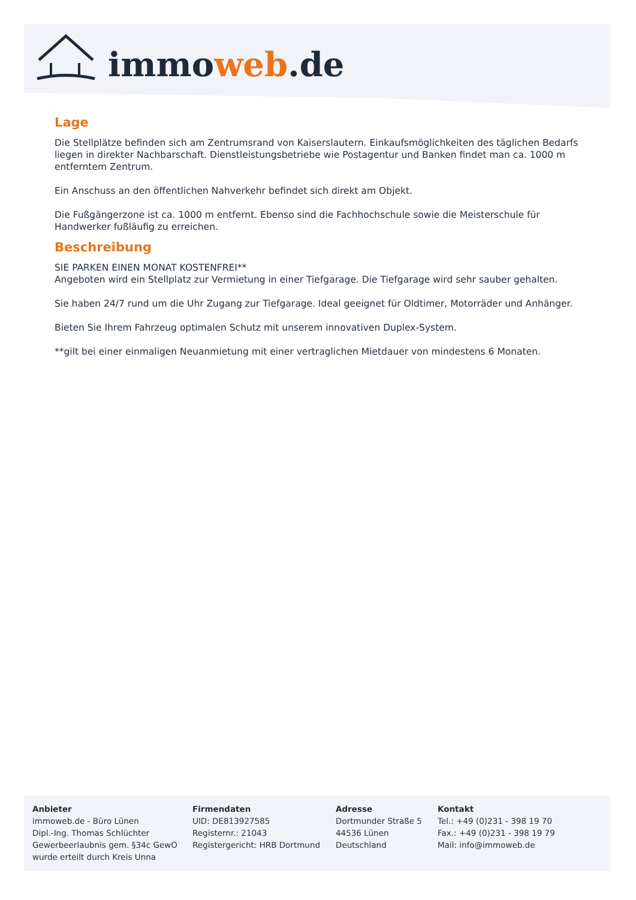immo web.de
Lage
Die Stellplätze befinden sich am Zentrumsrand von Kaiserslautern. Einkaufsmöglichkeiten des täglichen Bedarfs liegen in direkter Nachbarschaft. Dienstleistungsbetriebe wie Postagentur und Banken findet man ca. 1000 m entferntem Zentrum.
Ein Anschuss an den öffentlichen Nahverkehr befindet sich direkt am Objekt.
Die Fußgängerzone ist ca. 1000 m entfernt. Ebenso sind die Fachhochschule sowie die Meisterschule für Handwerker fußläufig zu erreichen.
Beschreibung
SIE PARKEN EINEN MONAT KOSTENFREI**
Angeboten wird ein Stellplatz zur Vermietung in einer Tiefgarage. Die Tiefgarage wird sehr sauber gehalten.
Sie haben 24/7 rund um die Uhr Zugang zur Tiefgarage. Ideal geeignet für Oldtimer, Motorräder und Anhänger.
Bieten Sie Ihrem Fahrzeug optimalen Schutz mit unserem innovativen Duplex-System.
**gilt bei einer einmaligen Neuanmietung mit einer vertraglichen Mietdauer von mindestens 6 Monaten.
Anbieter
immoweb.de - Büro Lünen
Dipl.-Ing. Thomas Schlüchter
Gewerbeerlaubnis gem. §34c GewO
wurde erteilt durch Kreis Unna
Firmendaten
UID: DE813927585
Registernr.: 21043
Registergericht: HRB Dortmund
Adresse
Dortmunder Straße 5
44536 Lünen
Deutschland
Kontakt
Tel.: +49 (0)231 - 398 19 70
Fax.: +49 (0)231 - 398 19 79
Mail: info@immoweb.de